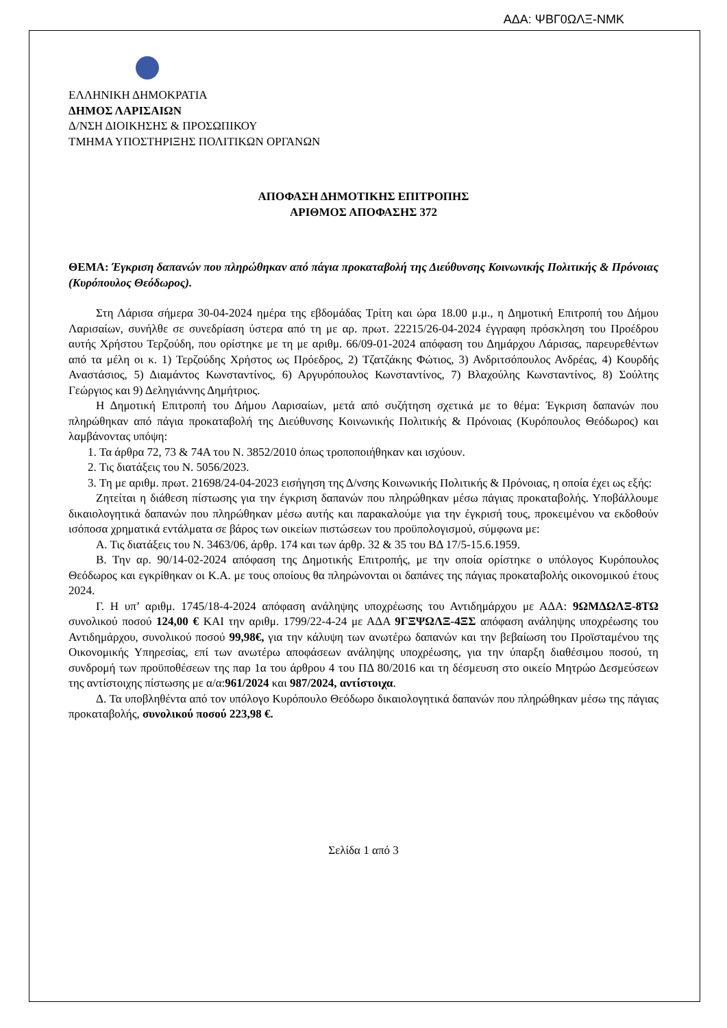ΑΔΑ: ΨΒΓ0ΩΛΞ-ΝΜΚ
ΕΛΛΗΝΙΚΗ ΔΗΜΟΚΡΑΤΙΑ
ΔΗΜΟΣ ΛΑΡΙΣΑΙΩΝ
Δ/ΝΣΗ ΔΙΟΙΚΗΣΗΣ & ΠΡΟΣΩΠΙΚΟΥ
ΤΜΗΜΑ ΥΠΟΣΤΗΡΙΞΗΣ ΠΟΛΙΤΙΚΩΝ ΟΡΓΑΝΩΝ
ΑΠΟΦΑΣΗ ΔΗΜΟΤΙΚΗΣ ΕΠΙΤΡΟΠΗΣ
ΑΡΙΘΜΟΣ ΑΠΟΦΑΣΗΣ 372
ΘΕΜΑ: Έγκριση δαπανών που πληρώθηκαν από πάγια προκαταβολή της Διεύθυνσης Κοινωνικής Πολιτικής & Πρόνοιας (Κυρόπουλος Θεόδωρος).
Στη Λάρισα σήμερα 30-04-2024 ημέρα της εβδομάδας Τρίτη και ώρα 18.00 μ.μ., η Δημοτική Επιτροπή του Δήμου Λαρισαίων, συνήλθε σε συνεδρίαση ύστερα από τη με αρ. πρωτ. 22215/26-04-2024 έγγραφη πρόσκληση του Προέδρου αυτής Χρήστου Τερζούδη, που ορίστηκε με τη με αριθμ. 66/09-01-2024 απόφαση του Δημάρχου Λάρισας, παρευρεθέντων από τα μέλη οι κ. 1) Τερζούδης Χρήστος ως Πρόεδρος, 2) Τζατζάκης Φώτιος, 3) Ανδριτσόπουλος Ανδρέας, 4) Κουρδής Αναστάσιος, 5) Διαμάντος Κωνσταντίνος, 6) Αργυρόπουλος Κωνσταντίνος, 7) Βλαχούλης Κωνσταντίνος, 8) Σούλτης Γεώργιος και 9) Δεληγιάννης Δημήτριος.
Η Δημοτική Επιτροπή του Δήμου Λαρισαίων, μετά από συζήτηση σχετικά με το θέμα: Έγκριση δαπανών που πληρώθηκαν από πάγια προκαταβολή της Διεύθυνσης Κοινωνικής Πολιτικής & Πρόνοιας (Κυρόπουλος Θεόδωρος) και λαμβάνοντας υπόψη:
1. Τα άρθρα 72, 73 & 74Α του Ν. 3852/2010 όπως τροποποιήθηκαν και ισχύουν.
2. Τις διατάξεις του Ν. 5056/2023.
3. Τη με αριθμ. πρωτ. 21698/24-04-2023 εισήγηση της Δ/νσης Κοινωνικής Πολιτικής & Πρόνοιας, η οποία έχει ως εξής:
Ζητείται η διάθεση πίστωσης για την έγκριση δαπανών που πληρώθηκαν μέσω πάγιας προκαταβολής. Υποβάλλουμε δικαιολογητικά δαπανών που πληρώθηκαν μέσω αυτής και παρακαλούμε για την έγκρισή τους, προκειμένου να εκδοθούν ισόποσα χρηματικά εντάλματα σε βάρος των οικείων πιστώσεων του προϋπολογισμού, σύμφωνα με:
Α. Τις διατάξεις του Ν. 3463/06, άρθρ. 174 και των άρθρ. 32 & 35 του ΒΔ 17/5-15.6.1959.
Β. Την αρ. 90/14-02-2024 απόφαση της Δημοτικής Επιτροπής, με την οποία ορίστηκε ο υπόλογος Κυρόπουλος Θεόδωρος και εγκρίθηκαν οι Κ.Α. με τους οποίους θα πληρώνονται οι δαπάνες της πάγιας προκαταβολής οικονομικού έτους 2024.
Γ. Η υπ’ αριθμ. 1745/18-4-2024 απόφαση ανάληψης υποχρέωσης του Αντιδημάρχου με ΑΔΑ: 9ΩΜΔΩΛΞ-8ΤΩ συνολικού ποσού 124,00 € ΚΑΙ την αριθμ. 1799/22-4-24 με ΑΔΑ 9ΓΞΨΩΛΞ-4ΞΣ απόφαση ανάληψης υποχρέωσης του Αντιδημάρχου, συνολικού ποσού 99,98€, για την κάλυψη των ανωτέρω δαπανών και την βεβαίωση του Προϊσταμένου της Οικονομικής Υπηρεσίας, επί των ανωτέρω αποφάσεων ανάληψης υποχρέωσης, για την ύπαρξη διαθέσιμου ποσού, τη συνδρομή των προϋποθέσεων της παρ 1α του άρθρου 4 του ΠΔ 80/2016 και τη δέσμευση στο οικείο Μητρώο Δεσμεύσεων της αντίστοιχης πίστωσης με α/α:961/2024 και 987/2024, αντίστοιχα.
Δ. Τα υποβληθέντα από τον υπόλογο Κυρόπουλο Θεόδωρο δικαιολογητικά δαπανών που πληρώθηκαν μέσω της πάγιας προκαταβολής, συνολικού ποσού 223,98 €.
Σελίδα 1 από 3